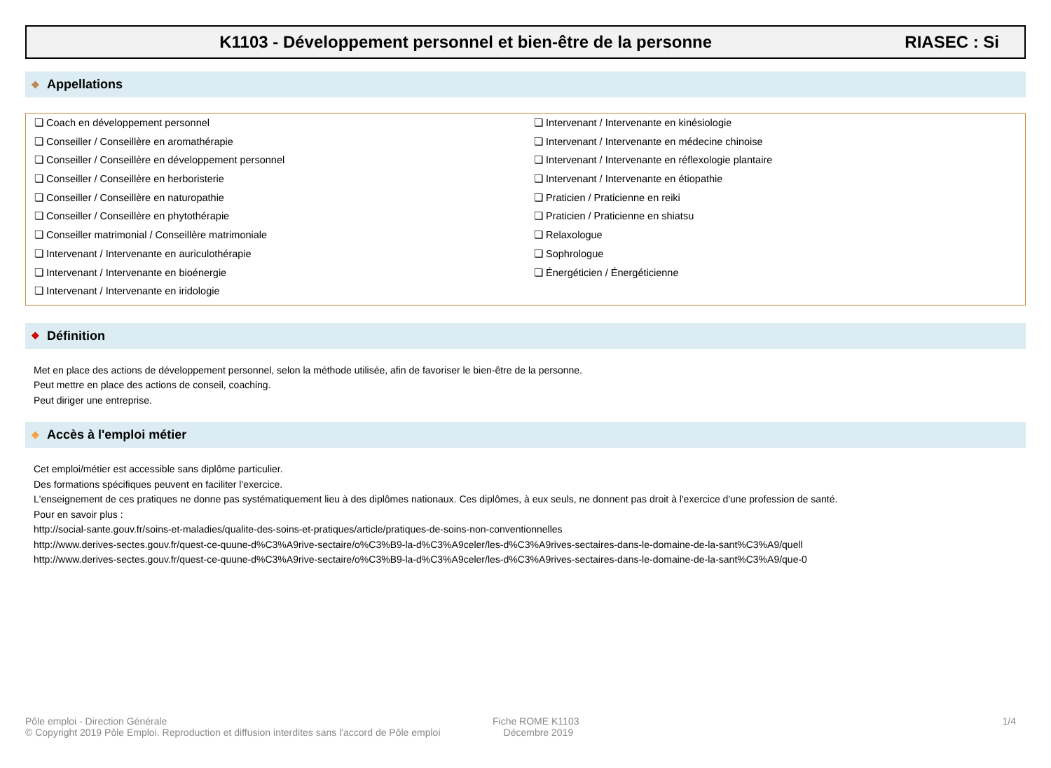K1103 - Développement personnel et bien-être de la personne
RIASEC : Si
❖ Appellations
❏ Coach en développement personnel
❏ Conseiller / Conseillère en aromathérapie
❏ Conseiller / Conseillère en développement personnel
❏ Conseiller / Conseillère en herboristerie
❏ Conseiller / Conseillère en naturopathie
❏ Conseiller / Conseillère en phytothérapie
❏ Conseiller matrimonial / Conseillère matrimoniale
❏ Intervenant / Intervenante en auriculothérapie
❏ Intervenant / Intervenante en bioénergie
❏ Intervenant / Intervenante en iridologie
❏ Intervenant / Intervenante en kinésiologie
❏ Intervenant / Intervenante en médecine chinoise
❏ Intervenant / Intervenante en réflexologie plantaire
❏ Intervenant / Intervenante en étiopathie
❏ Praticien / Praticienne en reiki
❏ Praticien / Praticienne en shiatsu
❏ Relaxologue
❏ Sophrologue
❏ Énergéticien / Énergéticienne
❖ Définition
Met en place des actions de développement personnel, selon la méthode utilisée, afin de favoriser le bien-être de la personne.
Peut mettre en place des actions de conseil, coaching.
Peut diriger une entreprise.
❖ Accès à l'emploi métier
Cet emploi/métier est accessible sans diplôme particulier.
Des formations spécifiques peuvent en faciliter l'exercice.
L'enseignement de ces pratiques ne donne pas systématiquement lieu à des diplômes nationaux. Ces diplômes, à eux seuls, ne donnent pas droit à l'exercice d'une profession de santé.
Pour en savoir plus :
http://social-sante.gouv.fr/soins-et-maladies/qualite-des-soins-et-pratiques/article/pratiques-de-soins-non-conventionnelles
http://www.derives-sectes.gouv.fr/quest-ce-quune-d%C3%A9rive-sectaire/o%C3%B9-la-d%C3%A9celer/les-d%C3%A9rives-sectaires-dans-le-domaine-de-la-sant%C3%A9/quell
http://www.derives-sectes.gouv.fr/quest-ce-quune-d%C3%A9rive-sectaire/o%C3%B9-la-d%C3%A9celer/les-d%C3%A9rives-sectaires-dans-le-domaine-de-la-sant%C3%A9/que-0
Pôle emploi - Direction Générale
© Copyright 2019 Pôle Emploi. Reproduction et diffusion interdites sans l'accord de Pôle emploi
Fiche ROME K1103
Décembre 2019
1/4